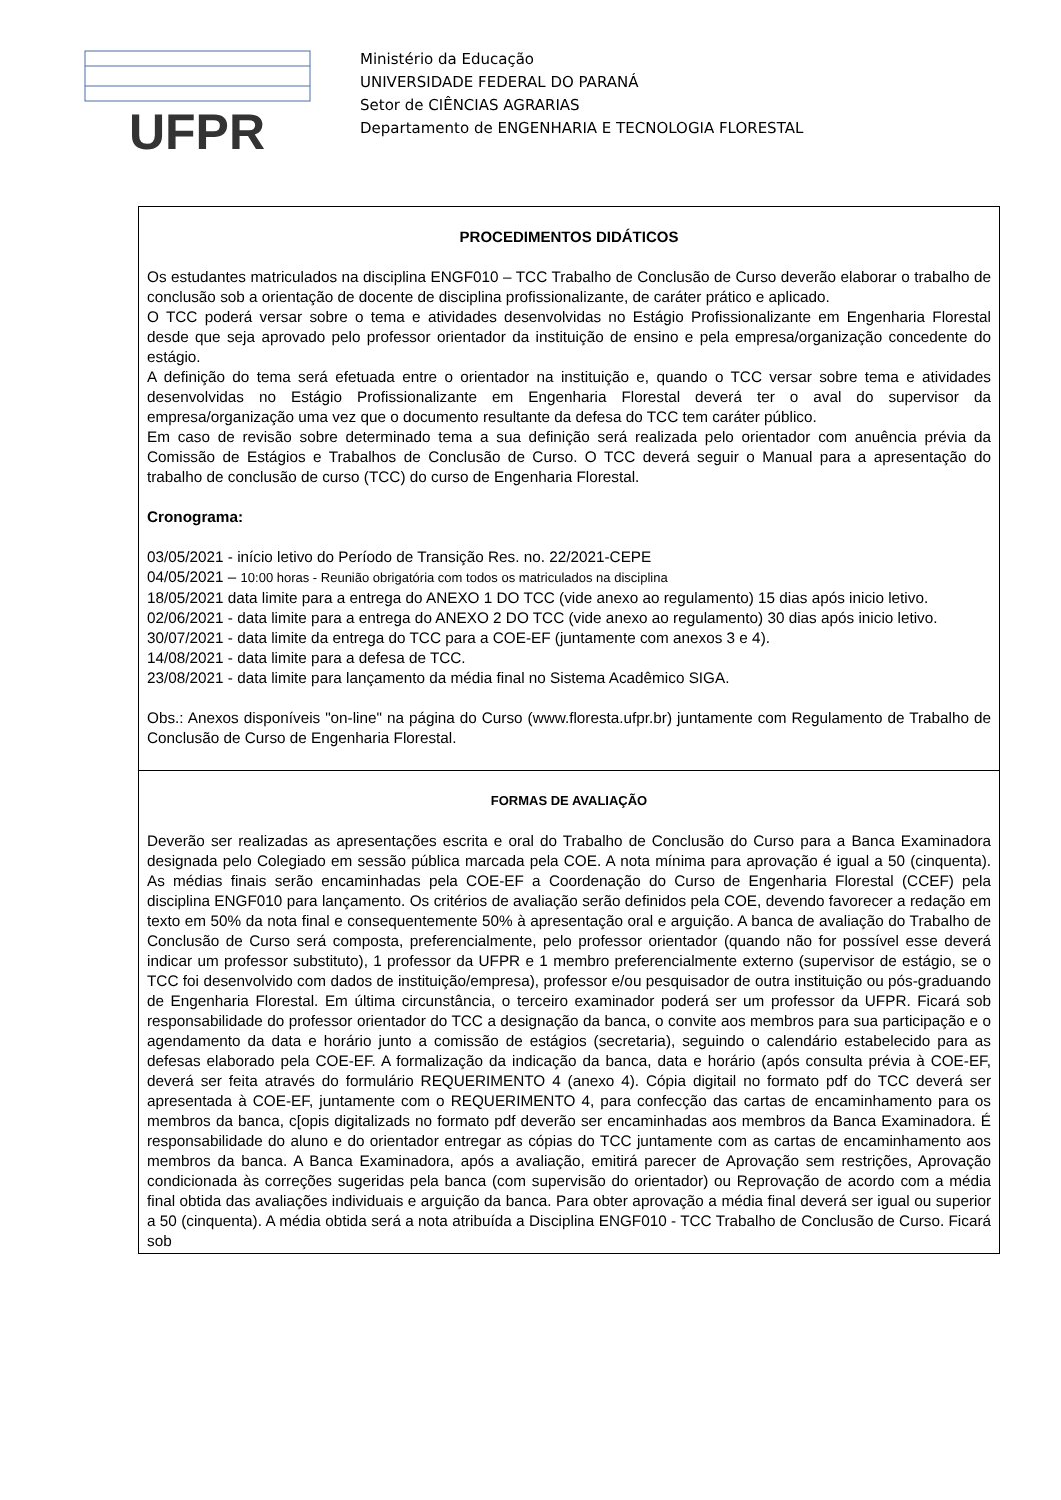UFPR
Ministério da Educação
UNIVERSIDADE FEDERAL DO PARANÁ
Setor de CIÊNCIAS AGRARIAS
Departamento de ENGENHARIA E TECNOLOGIA FLORESTAL
| PROCEDIMENTOS DIDÁTICOS Os estudantes matriculados na disciplina ENGF010 – TCC Trabalho de Conclusão de Curso deverão elaborar o trabalho de conclusão sob a orientação de docente de disciplina profissionalizante, de caráter prático e aplicado. O TCC poderá versar sobre o tema e atividades desenvolvidas no Estágio Profissionalizante em Engenharia Florestal desde que seja aprovado pelo professor orientador da instituição de ensino e pela empresa/organização concedente do estágio. A definição do tema será efetuada entre o orientador na instituição e, quando o TCC versar sobre tema e atividades desenvolvidas no Estágio Profissionalizante em Engenharia Florestal deverá ter o aval do supervisor da empresa/organização uma vez que o documento resultante da defesa do TCC tem caráter público. Em caso de revisão sobre determinado tema a sua definição será realizada pelo orientador com anuência prévia da Comissão de Estágios e Trabalhos de Conclusão de Curso. O TCC deverá seguir o Manual para a apresentação do trabalho de conclusão de curso (TCC) do curso de Engenharia Florestal. Cronograma: 03/05/2021 - início letivo do Período de Transição Res. no. 22/2021-CEPE 04/05/2021 – 10:00 horas - Reunião obrigatória com todos os matriculados na disciplina 18/05/2021 data limite para a entrega do ANEXO 1 DO TCC (vide anexo ao regulamento) 15 dias após inicio letivo. 02/06/2021 - data limite para a entrega do ANEXO 2 DO TCC (vide anexo ao regulamento) 30 dias após inicio letivo. 30/07/2021 - data limite da entrega do TCC para a COE-EF (juntamente com anexos 3 e 4). 14/08/2021 - data limite para a defesa de TCC. 23/08/2021 - data limite para lançamento da média final no Sistema Acadêmico SIGA. Obs.: Anexos disponíveis "on-line" na página do Curso (www.floresta.ufpr.br) juntamente com Regulamento de Trabalho de Conclusão de Curso de Engenharia Florestal. |
| FORMAS DE AVALIAÇÃO Deverão ser realizadas as apresentações escrita e oral do Trabalho de Conclusão do Curso para a Banca Examinadora designada pelo Colegiado em sessão pública marcada pela COE. A nota mínima para aprovação é igual a 50 (cinquenta). As médias finais serão encaminhadas pela COE-EF a Coordenação do Curso de Engenharia Florestal (CCEF) pela disciplina ENGF010 para lançamento. Os critérios de avaliação serão definidos pela COE, devendo favorecer a redação em texto em 50% da nota final e consequentemente 50% à apresentação oral e arguição. A banca de avaliação do Trabalho de Conclusão de Curso será composta, preferencialmente, pelo professor orientador (quando não for possível esse deverá indicar um professor substituto), 1 professor da UFPR e 1 membro preferencialmente externo (supervisor de estágio, se o TCC foi desenvolvido com dados de instituição/empresa), professor e/ou pesquisador de outra instituição ou pós-graduando de Engenharia Florestal. Em última circunstância, o terceiro examinador poderá ser um professor da UFPR. Ficará sob responsabilidade do professor orientador do TCC a designação da banca, o convite aos membros para sua participação e o agendamento da data e horário junto a comissão de estágios (secretaria), seguindo o calendário estabelecido para as defesas elaborado pela COE-EF. A formalização da indicação da banca, data e horário (após consulta prévia à COE-EF, deverá ser feita através do formulário REQUERIMENTO 4 (anexo 4). Cópia digitail no formato pdf do TCC deverá ser apresentada à COE-EF, juntamente com o REQUERIMENTO 4, para confecção das cartas de encaminhamento para os membros da banca, c[opis digitalizads no formato pdf deverão ser encaminhadas aos membros da Banca Examinadora. É responsabilidade do aluno e do orientador entregar as cópias do TCC juntamente com as cartas de encaminhamento aos membros da banca. A Banca Examinadora, após a avaliação, emitirá parecer de Aprovação sem restrições, Aprovação condicionada às correções sugeridas pela banca (com supervisão do orientador) ou Reprovação de acordo com a média final obtida das avaliações individuais e arguição da banca. Para obter aprovação a média final deverá ser igual ou superior a 50 (cinquenta). A média obtida será a nota atribuída a Disciplina ENGF010 - TCC Trabalho de Conclusão de Curso. Ficará sob |